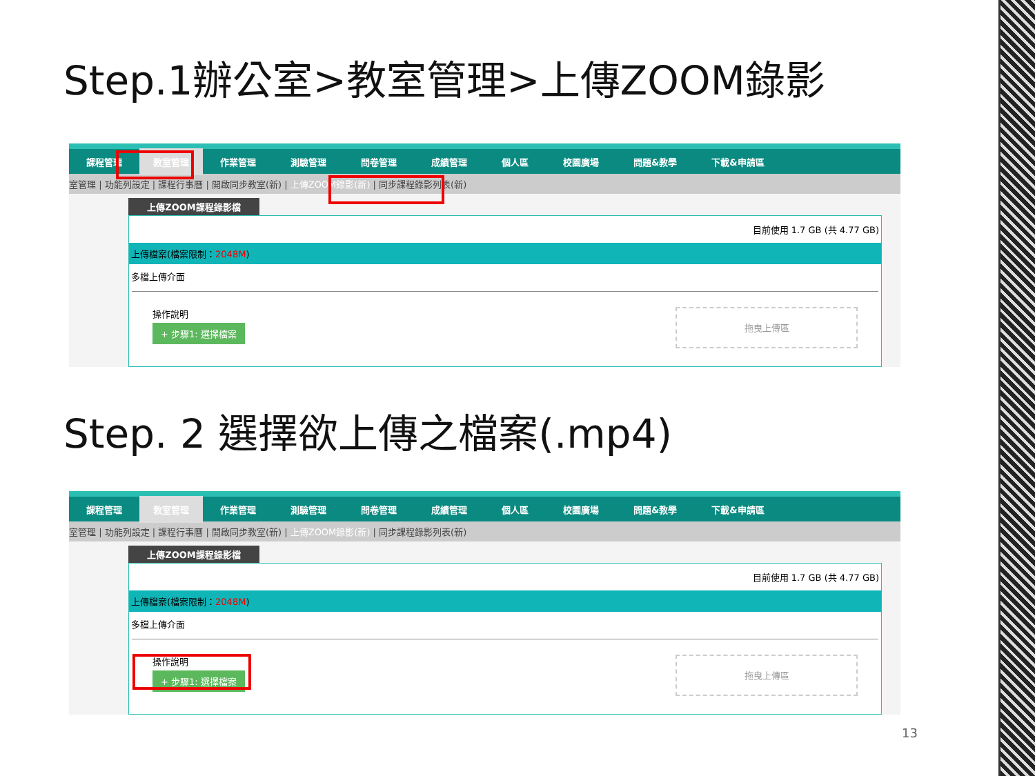Step.1辦公室>教室管理>上傳ZOOM錄影
課程管理 教室管理 作業管理 測驗管理 問卷管理 成績管理 個人區 校園廣場 問題&教學 下載&申請區
室管理 | 功能列設定 | 課程行事曆 | 開啟同步教室(新) | 上傳ZOOM錄影(新) | 同步課程錄影列表(新)
上傳ZOOM課程錄影檔
目前使用 1.7 GB (共 4.77 GB)
上傳檔案(檔案限制：2048M)
多檔上傳介面
操作說明
+ 步驟1: 選擇檔案
拖曳上傳區
Step. 2 選擇欲上傳之檔案(.mp4)
課程管理 教室管理 作業管理 測驗管理 問卷管理 成績管理 個人區 校園廣場 問題&教學 下載&申請區
室管理 | 功能列設定 | 課程行事曆 | 開啟同步教室(新) | 上傳ZOOM錄影(新) | 同步課程錄影列表(新)
上傳ZOOM課程錄影檔
目前使用 1.7 GB (共 4.77 GB)
上傳檔案(檔案限制：2048M)
多檔上傳介面
操作說明
+ 步驟1: 選擇檔案
拖曳上傳區
13